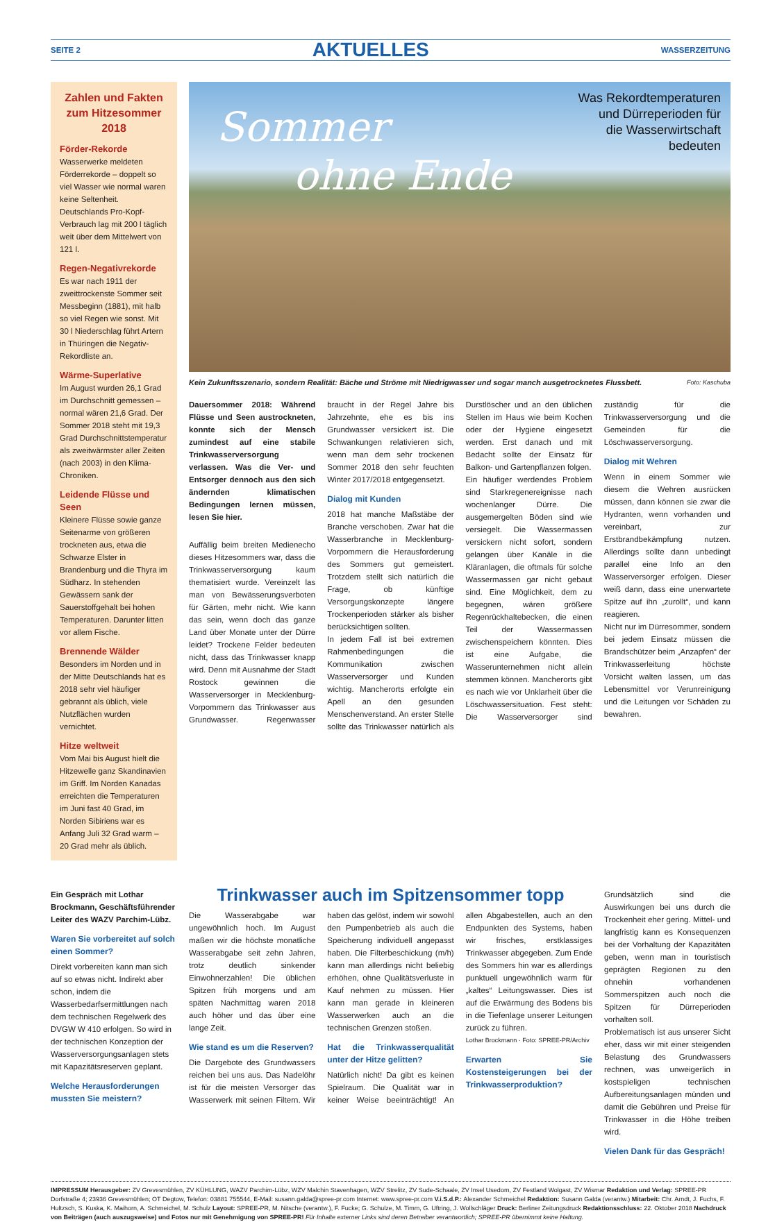SEITE 2 AKTUELLES WASSERZEITUNG
Zahlen und Fakten zum Hitzesommer 2018
Förder-Rekorde
Wasserwerke meldeten Förderrekorde – doppelt so viel Wasser wie normal waren keine Seltenheit. Deutschlands Pro-Kopf-Verbrauch lag mit 200 l täglich weit über dem Mittelwert von 121 l.
Regen-Negativrekorde
Es war nach 1911 der zweittrockenste Sommer seit Messbeginn (1881), mit halb so viel Regen wie sonst. Mit 30 l Niederschlag führt Artern in Thüringen die Negativ-Rekordliste an.
Wärme-Superlative
Im August wurden 26,1 Grad im Durchschnitt gemessen – normal wären 21,6 Grad. Der Sommer 2018 steht mit 19,3 Grad Durchschnittstemperatur als zweitwärmster aller Zeiten (nach 2003) in den Klima-Chroniken.
Leidende Flüsse und Seen
Kleinere Flüsse sowie ganze Seitenarme von größeren trockneten aus, etwa die Schwarze Elster in Brandenburg und die Thyra im Südharz. In stehenden Gewässern sank der Sauerstoffgehalt bei hohen Temperaturen. Darunter litten vor allem Fische.
Brennende Wälder
Besonders im Norden und in der Mitte Deutschlands hat es 2018 sehr viel häufiger gebrannt als üblich, viele Nutzflächen wurden vernichtet.
Hitze weltweit
Vom Mai bis August hielt die Hitzewelle ganz Skandinavien im Griff. Im Norden Kanadas erreichten die Temperaturen im Juni fast 40 Grad, im Norden Sibiriens war es Anfang Juli 32 Grad warm – 20 Grad mehr als üblich.
Sommer
ohne Ende
Was Rekordtemperaturen
und Dürreperioden für
die Wasserwirtschaft
bedeuten
Kein Zukunftsszenario, sondern Realität: Bäche und Ströme mit Niedrigwasser und sogar manch ausgetrocknetes Flussbett. Foto: Kaschuba
Dauersommer 2018: Während Flüsse und Seen austrockneten, konnte sich der Mensch zumindest auf eine stabile Trinkwasserversorgung verlassen. Was die Ver- und Entsorger dennoch aus den sich ändernden klimatischen Bedingungen lernen müssen, lesen Sie hier.
Auffällig beim breiten Medienecho dieses Hitzesommers war, dass die Trinkwasserversorgung kaum thematisiert wurde. Vereinzelt las man von Bewässerungsverboten für Gärten, mehr nicht. Wie kann das sein, wenn doch das ganze Land über Monate unter der Dürre leidet? Trockene Felder bedeuten nicht, dass das Trinkwasser knapp wird. Denn mit Ausnahme der Stadt Rostock gewinnen die Wasserversorger in Mecklenburg-Vorpommern das Trinkwasser aus Grundwasser. Regenwasser braucht in der Regel Jahre bis Jahrzehnte, ehe es bis ins Grundwasser versickert ist. Die Schwankungen relativieren sich, wenn man dem sehr trockenen Sommer 2018 den sehr feuchten Winter 2017/2018 entgegensetzt.
Dialog mit Kunden
2018 hat manche Maßstäbe der Branche verschoben. Zwar hat die Wasserbranche in Mecklenburg-Vorpommern die Herausforderung des Sommers gut gemeistert. Trotzdem stellt sich natürlich die Frage, ob künftige Versorgungskonzepte längere Trockenperioden stärker als bisher berücksichtigen sollten.
In jedem Fall ist bei extremen Rahmenbedingungen die Kommunikation zwischen Wasserversorger und Kunden wichtig. Mancherorts erfolgte ein Apell an den gesunden Menschenverstand. An erster Stelle sollte das Trinkwasser natürlich als Durstlöscher und an den üblichen Stellen im Haus wie beim Kochen oder der Hygiene eingesetzt werden. Erst danach und mit Bedacht sollte der Einsatz für Balkon- und Gartenpflanzen folgen.
Ein häufiger werdendes Problem sind Starkregenereignisse nach wochenlanger Dürre. Die ausgemergelten Böden sind wie versiegelt. Die Wassermassen versickern nicht sofort, sondern gelangen über Kanäle in die Kläranlagen, die oftmals für solche Wassermassen gar nicht gebaut sind. Eine Möglichkeit, dem zu begegnen, wären größere Regenrückhaltebecken, die einen Teil der Wassermassen zwischenspeichern könnten. Dies ist eine Aufgabe, die Wasserunternehmen nicht allein stemmen können. Mancherorts gibt es nach wie vor Unklarheit über die Löschwassersituation. Fest steht: Die Wasserversorger sind zuständig für die Trinkwasserversorgung und die Gemeinden für die Löschwasserversorgung.
Dialog mit Wehren
Wenn in einem Sommer wie diesem die Wehren ausrücken müssen, dann können sie zwar die Hydranten, wenn vorhanden und vereinbart, zur Erstbrandbekämpfung nutzen. Allerdings sollte dann unbedingt parallel eine Info an den Wasserversorger erfolgen. Dieser weiß dann, dass eine unerwartete Spitze auf ihn „zurollt“, und kann reagieren.
Nicht nur im Dürresommer, sondern bei jedem Einsatz müssen die Brandschützer beim „Anzapfen“ der Trinkwasserleitung höchste Vorsicht walten lassen, um das Lebensmittel vor Verunreinigung und die Leitungen vor Schäden zu bewahren.
Ein Gespräch mit Lothar Brockmann, Geschäftsführender Leiter des WAZV Parchim-Lübz.
Waren Sie vorbereitet auf solch einen Sommer?
Direkt vorbereiten kann man sich auf so etwas nicht. Indirekt aber schon, indem die Wasserbedarfsermittlungen nach dem technischen Regelwerk des DVGW W 410 erfolgen. So wird in der technischen Konzeption der Wasserversorgungsanlagen stets mit Kapazitätsreserven geplant.
Welche Herausforderungen mussten Sie meistern?
Trinkwasser auch im Spitzensommer topp
Die Wasserabgabe war ungewöhnlich hoch. Im August maßen wir die höchste monatliche Wasserabgabe seit zehn Jahren, trotz deutlich sinkender Einwohnerzahlen! Die üblichen Spitzen früh morgens und am späten Nachmittag waren 2018 auch höher und das über eine lange Zeit.
Wie stand es um die Reserven?
Die Dargebote des Grundwassers reichen bei uns aus. Das Nadelöhr ist für die meisten Versorger das Wasserwerk mit seinen Filtern. Wir haben das gelöst, indem wir sowohl den Pumpenbetrieb als auch die Speicherung individuell angepasst haben. Die Filterbeschickung (m/h) kann man allerdings nicht beliebig erhöhen, ohne Qualitätsverluste in Kauf nehmen zu müssen. Hier kann man gerade in kleineren Wasserwerken auch an die technischen Grenzen stoßen.
Hat die Trinkwasserqualität unter der Hitze gelitten?
Natürlich nicht! Da gibt es keinen Spielraum. Die Qualität war in keiner Weise beeinträchtigt! An allen Abgabestellen, auch an den Endpunkten des Systems, haben wir frisches, erstklassiges Trinkwasser abgegeben. Zum Ende des Sommers hin war es allerdings punktuell ungewöhnlich warm für „kaltes“ Leitungswasser. Dies ist auf die Erwärmung des Bodens bis in die Tiefenlage unserer Leitungen zurück zu führen.
Lothar Brockmann · Foto: SPREE-PR/Archiv
Erwarten Sie Kostensteigerungen bei der Trinkwasserproduktion?
Grundsätzlich sind die Auswirkungen bei uns durch die Trockenheit eher gering. Mittel- und langfristig kann es Konsequenzen bei der Vorhaltung der Kapazitäten geben, wenn man in touristisch geprägten Regionen zu den ohnehin vorhandenen Sommerspitzen auch noch die Spitzen für Dürreperioden vorhalten soll.
Problematisch ist aus unserer Sicht eher, dass wir mit einer steigenden Belastung des Grundwassers rechnen, was unweigerlich in kostspieligen technischen Aufbereitungsanlagen münden und damit die Gebühren und Preise für Trinkwasser in die Höhe treiben wird.
Vielen Dank für das Gespräch!
IMPRESSUM Herausgeber: ZV Grevesmühlen, ZV KÜHLUNG, WAZV Parchim-Lübz, WZV Malchin Stavenhagen, WZV Strelitz, ZV Sude-Schaale, ZV Insel Usedom, ZV Festland Wolgast, ZV Wismar Redaktion und Verlag: SPREE-PR Dorfstraße 4; 23936 Grevesmühlen; OT Degtow, Telefon: 03881 755544, E-Mail: susann.galda@spree-pr.com Internet: www.spree-pr.com V.i.S.d.P.: Alexander Schmeichel Redaktion: Susann Galda (verantw.) Mitarbeit: Chr. Arndt, J. Fuchs, F. Hultzsch, S. Kuska, K. Maihorn, A. Schmeichel, M. Schulz Layout: SPREE-PR, M. Nitsche (verantw.), F. Fucke; G. Schulze, M. Timm, G. Uftring, J. Wollschläger Druck: Berliner Zeitungsdruck Redaktionsschluss: 22. Oktober 2018 Nachdruck von Beiträgen (auch auszugsweise) und Fotos nur mit Genehmigung von SPREE-PR! Für Inhalte externer Links sind deren Betreiber verantwortlich; SPREE-PR übernimmt keine Haftung.